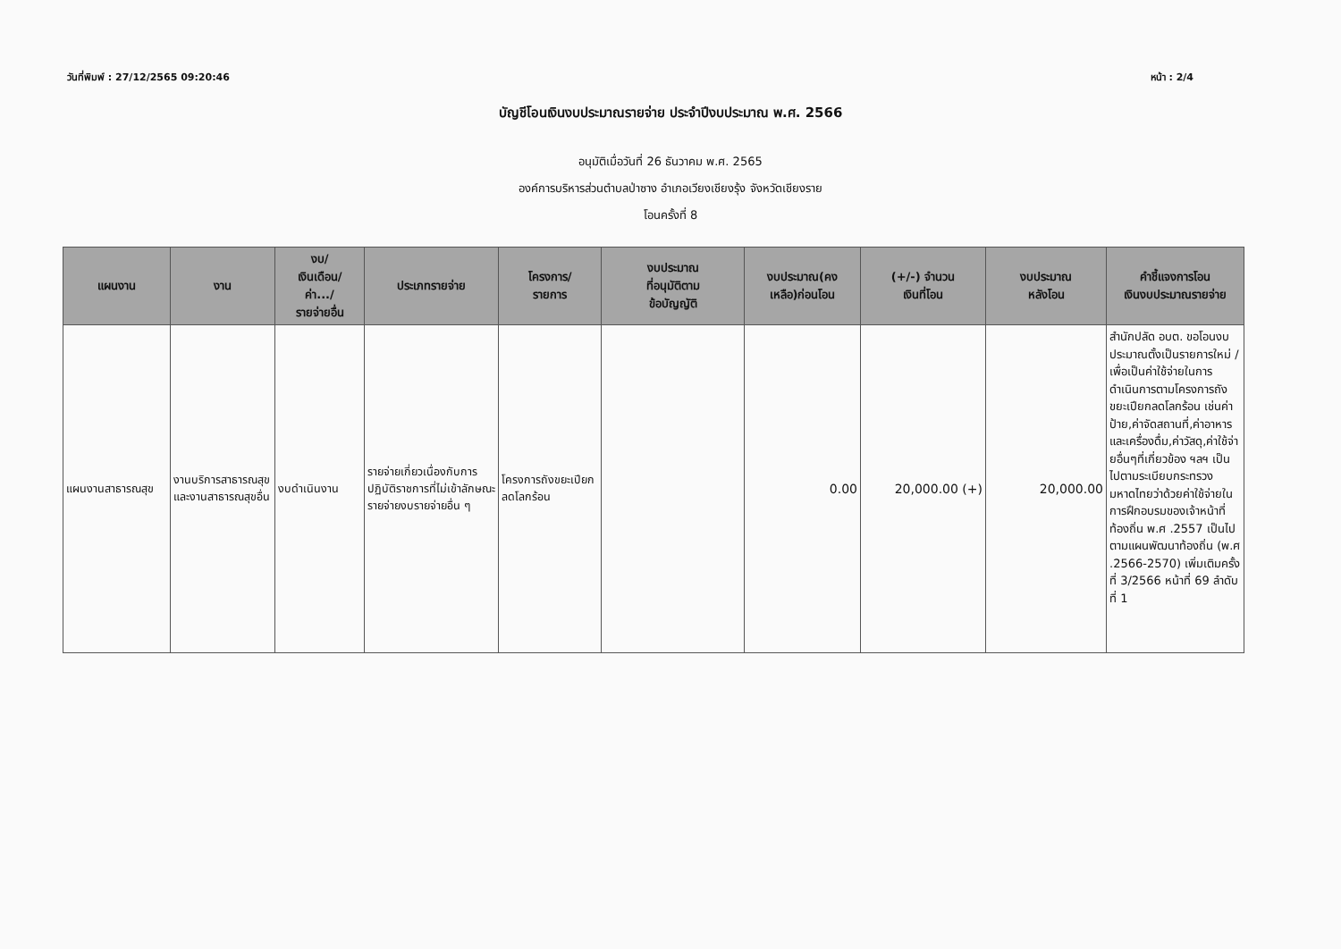วันที่พิมพ์ : 27/12/2565 09:20:46 หน้า : 2/4
บัญชีโอนเงินงบประมาณรายจ่าย ประจำปีงบประมาณ พ.ศ. 2566
อนุมัติเมื่อวันที่ 26 ธันวาคม พ.ศ. 2565
องค์การบริหารส่วนตำบลป่าซาง อำเภอเวียงเชียงรุ้ง จังหวัดเชียงราย
โอนครั้งที่ 8
| แผนงาน | งาน | งบ/ เงินเดือน/ ค่า.../ รายจ่ายอื่น | ประเภทรายจ่าย | โครงการ/ รายการ | งบประมาณ ที่อนุมัติตาม ข้อบัญญัติ | งบประมาณ(คง เหลือ)ก่อนโอน | (+/-) จำนวน เงินที่โอน | งบประมาณ หลังโอน | คำชี้แจงการโอน เงินงบประมาณรายจ่าย |
| --- | --- | --- | --- | --- | --- | --- | --- | --- | --- |
| แผนงานสาธารณสุข | งานบริการสาธารณสุขและงานสาธารณสุขอื่น | งบดำเนินงาน | รายจ่ายเกี่ยวเนื่องกับการปฏิบัติราชการที่ไม่เข้าลักษณะรายจ่ายงบรายจ่ายอื่น ๆ | โครงการถังขยะเปียกลดโลกร้อน | | 0.00 | 20,000.00 (+) | 20,000.00 | สำนักปลัด อบต. ขอโอนงบประมาณตั้งเป็นรายการใหม่ / เพื่อเป็นค่าใช้จ่ายในการดำเนินการตามโครงการถังขยะเปียกลดโลกร้อน เช่นค่าป้าย,ค่าจัดสถานที่,ค่าอาหารและเครื่องดื่ม,ค่าวัสดุ,ค่าใช้จ่ายอื่นๆที่เกี่ยวข้อง ฯลฯ เป็นไปตามระเบียบกระทรวงมหาดไทยว่าด้วยค่าใช้จ่ายในการฝึกอบรมของเจ้าหน้าที่ท้องถิ่น พ.ศ .2557 เป็นไปตามแผนพัฒนาท้องถิ่น (พ.ศ .2566-2570) เพิ่มเติมครั้งที่ 3/2566 หน้าที่ 69 ลำดับที่ 1 |